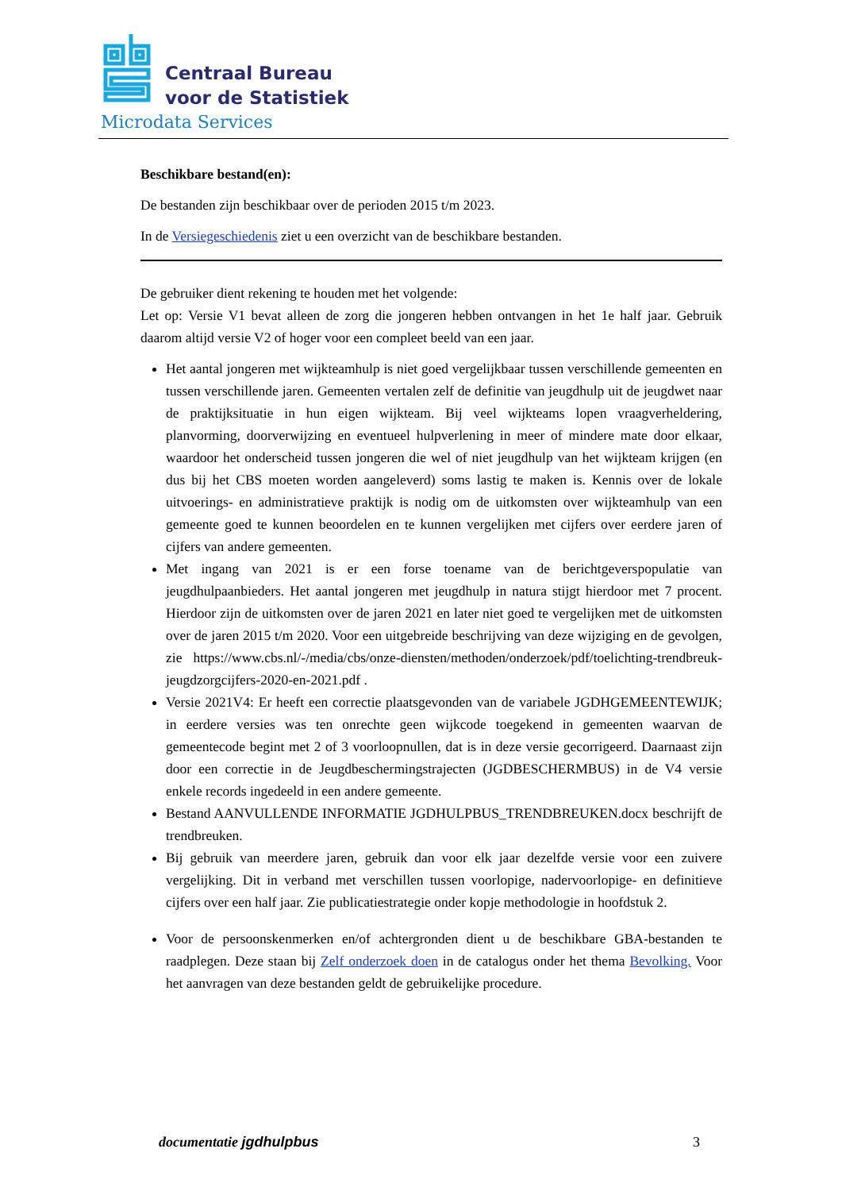Centraal Bureau
voor de Statistiek
Microdata Services
Beschikbare bestand(en):
De bestanden zijn beschikbaar over de perioden 2015 t/m 2023.
In de Versiegeschiedenis ziet u een overzicht van de beschikbare bestanden.
De gebruiker dient rekening te houden met het volgende:
Let op: Versie V1 bevat alleen de zorg die jongeren hebben ontvangen in het 1e half jaar. Gebruik daarom altijd versie V2 of hoger voor een compleet beeld van een jaar.
Het aantal jongeren met wijkteamhulp is niet goed vergelijkbaar tussen verschillende gemeenten en tussen verschillende jaren. Gemeenten vertalen zelf de definitie van jeugdhulp uit de jeugdwet naar de praktijksituatie in hun eigen wijkteam. Bij veel wijkteams lopen vraagverheldering, planvorming, doorverwijzing en eventueel hulpverlening in meer of mindere mate door elkaar, waardoor het onderscheid tussen jongeren die wel of niet jeugdhulp van het wijkteam krijgen (en dus bij het CBS moeten worden aangeleverd) soms lastig te maken is. Kennis over de lokale uitvoerings- en administratieve praktijk is nodig om de uitkomsten over wijkteamhulp van een gemeente goed te kunnen beoordelen en te kunnen vergelijken met cijfers over eerdere jaren of cijfers van andere gemeenten.
Met ingang van 2021 is er een forse toename van de berichtgeverspopulatie van jeugdhulpaanbieders. Het aantal jongeren met jeugdhulp in natura stijgt hierdoor met 7 procent. Hierdoor zijn de uitkomsten over de jaren 2021 en later niet goed te vergelijken met de uitkomsten over de jaren 2015 t/m 2020. Voor een uitgebreide beschrijving van deze wijziging en de gevolgen, zie https://www.cbs.nl/-/media/cbs/onze-diensten/methoden/onderzoek/pdf/toelichting-trendbreuk-jeugdzorgcijfers-2020-en-2021.pdf .
Versie 2021V4: Er heeft een correctie plaatsgevonden van de variabele JGDHGEMEENTEWIJK; in eerdere versies was ten onrechte geen wijkcode toegekend in gemeenten waarvan de gemeentecode begint met 2 of 3 voorloopnullen, dat is in deze versie gecorrigeerd. Daarnaast zijn door een correctie in de Jeugdbeschermingstrajecten (JGDBESCHERMBUS) in de V4 versie enkele records ingedeeld in een andere gemeente.
Bestand AANVULLENDE INFORMATIE JGDHULPBUS_TRENDBREUKEN.docx beschrijft de trendbreuken.
Bij gebruik van meerdere jaren, gebruik dan voor elk jaar dezelfde versie voor een zuivere vergelijking. Dit in verband met verschillen tussen voorlopige, nadervoorlopige- en definitieve cijfers over een half jaar. Zie publicatiestrategie onder kopje methodologie in hoofdstuk 2.
Voor de persoonskenmerken en/of achtergronden dient u de beschikbare GBA-bestanden te raadplegen. Deze staan bij Zelf onderzoek doen in de catalogus onder het thema Bevolking. Voor het aanvragen van deze bestanden geldt de gebruikelijke procedure.
documentatie jgdhulpbus 3